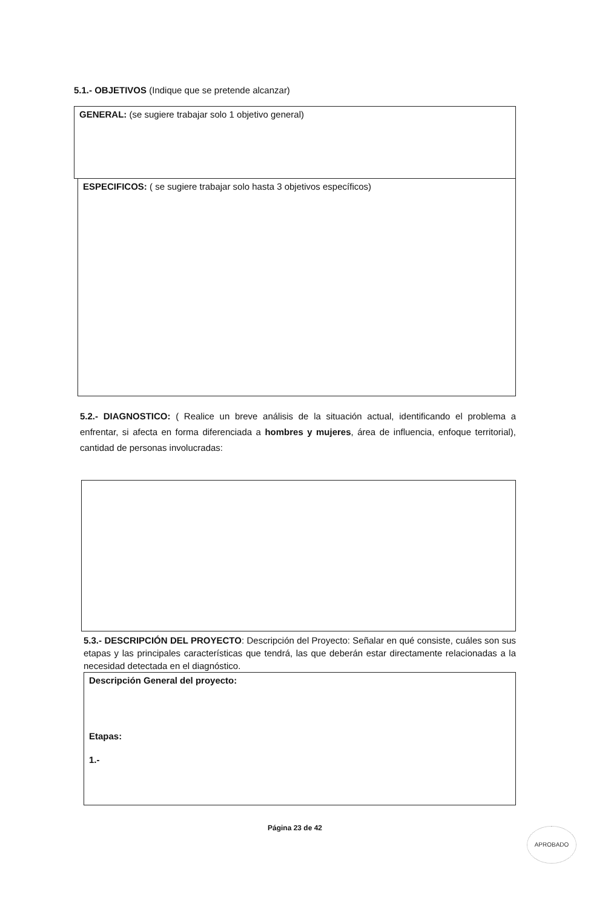5.1.- OBJETIVOS (Indique que se pretende alcanzar)
GENERAL: (se sugiere trabajar solo 1 objetivo general)
ESPECIFICOS: ( se sugiere trabajar solo hasta 3 objetivos específicos)
5.2.- DIAGNOSTICO: ( Realice un breve análisis de la situación actual, identificando el problema a enfrentar, si afecta en forma diferenciada a hombres y mujeres, área de influencia, enfoque territorial), cantidad de personas involucradas:
5.3.- DESCRIPCIÓN DEL PROYECTO: Descripción del Proyecto: Señalar en qué consiste, cuáles son sus etapas y las principales características que tendrá, las que deberán estar directamente relacionadas a la necesidad detectada en el diagnóstico.
Descripción General del proyecto:
Etapas:
1.-
Página 23 de 42
APROBADO